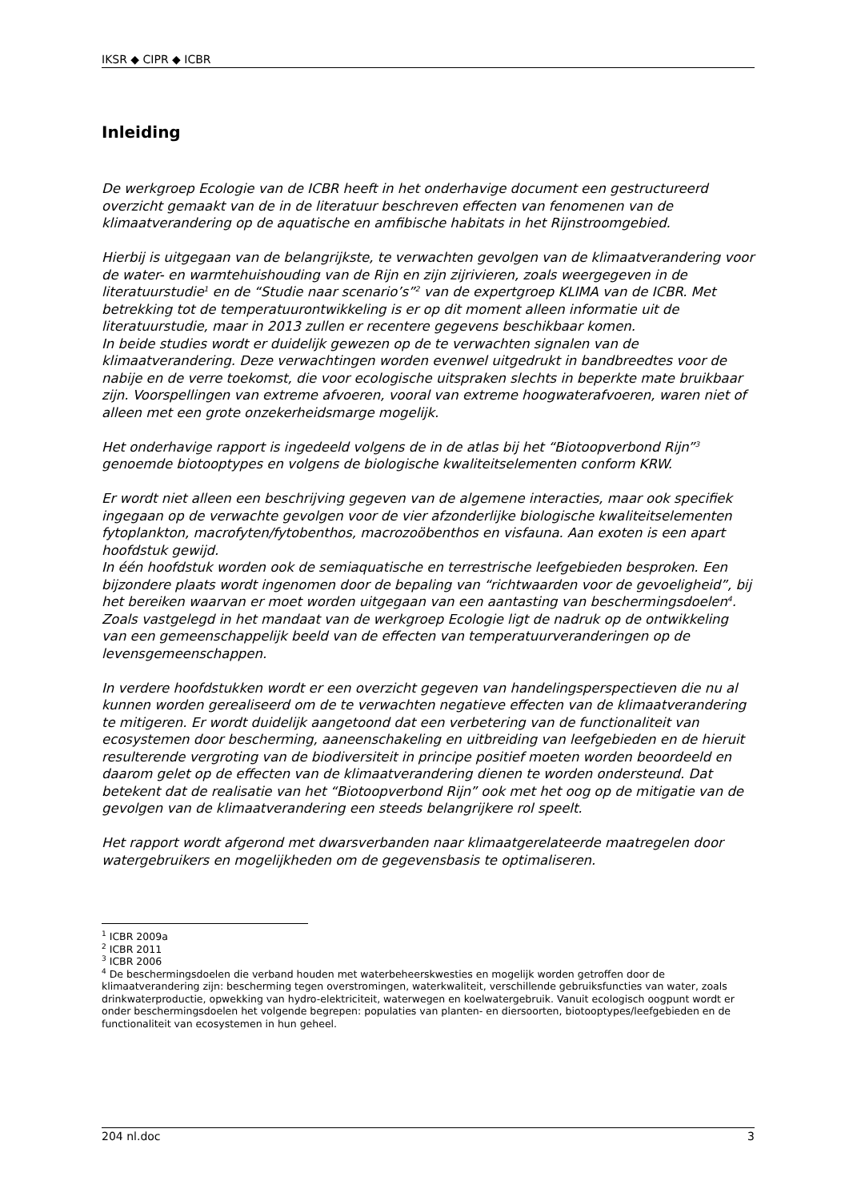IKSR ◆ CIPR ◆ ICBR
Inleiding
De werkgroep Ecologie van de ICBR heeft in het onderhavige document een gestructureerd overzicht gemaakt van de in de literatuur beschreven effecten van fenomenen van de klimaatverandering op de aquatische en amfibische habitats in het Rijnstroomgebied.
Hierbij is uitgegaan van de belangrijkste, te verwachten gevolgen van de klimaatverandering voor de water- en warmtehuishouding van de Rijn en zijn zijrivieren, zoals weergegeven in de literatuurstudie<sup>1</sup> en de “Studie naar scenario’s”<sup>2</sup> van de expertgroep KLIMA van de ICBR. Met betrekking tot de temperatuurontwikkeling is er op dit moment alleen informatie uit de literatuurstudie, maar in 2013 zullen er recentere gegevens beschikbaar komen.
In beide studies wordt er duidelijk gewezen op de te verwachten signalen van de klimaatverandering. Deze verwachtingen worden evenwel uitgedrukt in bandbreedtes voor de nabije en de verre toekomst, die voor ecologische uitspraken slechts in beperkte mate bruikbaar zijn. Voorspellingen van extreme afvoeren, vooral van extreme hoogwaterafvoeren, waren niet of alleen met een grote onzekerheidsmarge mogelijk.
Het onderhavige rapport is ingedeeld volgens de in de atlas bij het “Biotoopverbond Rijn”<sup>3</sup> genoemde biotooptypes en volgens de biologische kwaliteitselementen conform KRW.
Er wordt niet alleen een beschrijving gegeven van de algemene interacties, maar ook specifiek ingegaan op de verwachte gevolgen voor de vier afzonderlijke biologische kwaliteitselementen fytoplankton, macrofyten/fytobenthos, macrozoöbenthos en visfauna. Aan exoten is een apart hoofdstuk gewijd.
In één hoofdstuk worden ook de semiaquatische en terrestrische leefgebieden besproken. Een bijzondere plaats wordt ingenomen door de bepaling van “richtwaarden voor de gevoeligheid”, bij het bereiken waarvan er moet worden uitgegaan van een aantasting van beschermingsdoelen<sup>4</sup>. Zoals vastgelegd in het mandaat van de werkgroep Ecologie ligt de nadruk op de ontwikkeling van een gemeenschappelijk beeld van de effecten van temperatuurveranderingen op de levensgemeenschappen.
In verdere hoofdstukken wordt er een overzicht gegeven van handelingsperspectieven die nu al kunnen worden gerealiseerd om de te verwachten negatieve effecten van de klimaatverandering te mitigeren. Er wordt duidelijk aangetoond dat een verbetering van de functionaliteit van ecosystemen door bescherming, aaneenschakeling en uitbreiding van leefgebieden en de hieruit resulterende vergroting van de biodiversiteit in principe positief moeten worden beoordeeld en daarom gelet op de effecten van de klimaatverandering dienen te worden ondersteund. Dat betekent dat de realisatie van het “Biotoopverbond Rijn” ook met het oog op de mitigatie van de gevolgen van de klimaatverandering een steeds belangrijkere rol speelt.
Het rapport wordt afgerond met dwarsverbanden naar klimaatgerelateerde maatregelen door watergebruikers en mogelijkheden om de gegevensbasis te optimaliseren.
<sup>1</sup> ICBR 2009a
<sup>2</sup> ICBR 2011
<sup>3</sup> ICBR 2006
<sup>4</sup> De beschermingsdoelen die verband houden met waterbeheerskwesties en mogelijk worden getroffen door de klimaatverandering zijn: bescherming tegen overstromingen, waterkwaliteit, verschillende gebruiksfuncties van water, zoals drinkwaterproductie, opwekking van hydro-elektriciteit, waterwegen en koelwatergebruik. Vanuit ecologisch oogpunt wordt er onder beschermingsdoelen het volgende begrepen: populaties van planten- en diersoorten, biotooptypes/leefgebieden en de functionaliteit van ecosystemen in hun geheel.
204 nl.doc 3